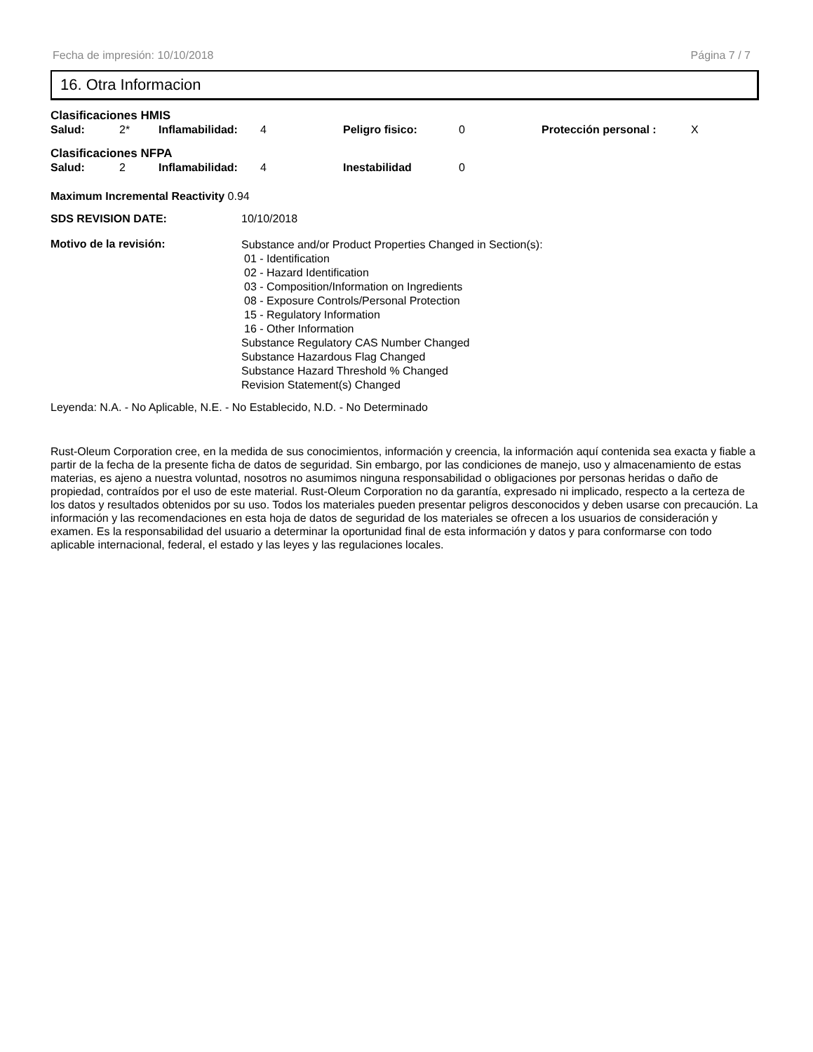Fecha de impresión: 10/10/2018 Página 7 / 7
16. Otra Informacion
Clasificaciones HMIS
Salud: 2* Inflamabilidad: 4 Peligro fisico: 0 Protección personal : X
Clasificaciones NFPA
Salud: 2 Inflamabilidad: 4 Inestabilidad 0
Maximum Incremental Reactivity 0.94
SDS REVISION DATE: 10/10/2018
Motivo de la revisión:
Substance and/or Product Properties Changed in Section(s):
01 - Identification
02 - Hazard Identification
03 - Composition/Information on Ingredients
08 - Exposure Controls/Personal Protection
15 - Regulatory Information
16 - Other Information
Substance Regulatory CAS Number Changed
Substance Hazardous Flag Changed
Substance Hazard Threshold % Changed
Revision Statement(s) Changed
Leyenda: N.A. - No Aplicable, N.E. - No Establecido, N.D. - No Determinado
Rust-Oleum Corporation cree, en la medida de sus conocimientos, información y creencia, la información aquí contenida sea exacta y fiable a partir de la fecha de la presente ficha de datos de seguridad. Sin embargo, por las condiciones de manejo, uso y almacenamiento de estas materias, es ajeno a nuestra voluntad, nosotros no asumimos ninguna responsabilidad o obligaciones por personas heridas o daño de propiedad, contraídos por el uso de este material. Rust-Oleum Corporation no da garantía, expresado ni implicado, respecto a la certeza de los datos y resultados obtenidos por su uso. Todos los materiales pueden presentar peligros desconocidos y deben usarse con precaución. La información y las recomendaciones en esta hoja de datos de seguridad de los materiales se ofrecen a los usuarios de consideración y examen. Es la responsabilidad del usuario a determinar la oportunidad final de esta información y datos y para conformarse con todo aplicable internacional, federal, el estado y las leyes y las regulaciones locales.